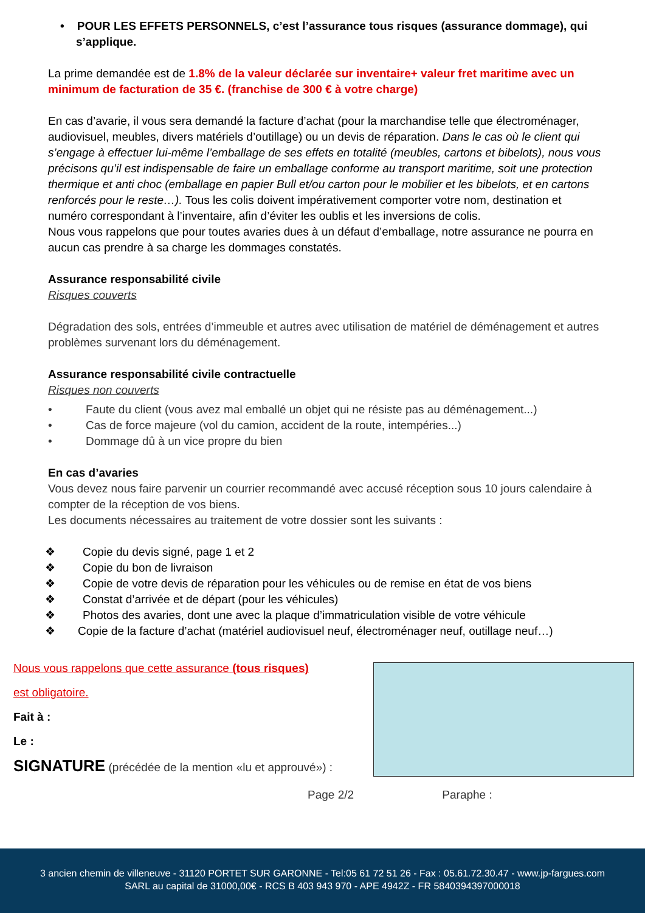• POUR LES EFFETS PERSONNELS, c’est l’assurance tous risques (assurance dommage), qui s’applique.
La prime demandée est de 1.8% de la valeur déclarée sur inventaire+ valeur fret maritime avec un minimum de facturation de 35 €. (franchise de 300 € à votre charge)
En cas d’avarie, il vous sera demandé la facture d’achat (pour la marchandise telle que électroménager, audiovisuel, meubles, divers matériels d’outillage) ou un devis de réparation. Dans le cas où le client qui s’engage à effectuer lui-même l’emballage de ses effets en totalité (meubles, cartons et bibelots), nous vous précisons qu’il est indispensable de faire un emballage conforme au transport maritime, soit une protection thermique et anti choc (emballage en papier Bull et/ou carton pour le mobilier et les bibelots, et en cartons renforcés pour le reste…). Tous les colis doivent impérativement comporter votre nom, destination et numéro correspondant à l’inventaire, afin d’éviter les oublis et les inversions de colis.
Nous vous rappelons que pour toutes avaries dues à un défaut d’emballage, notre assurance ne pourra en aucun cas prendre à sa charge les dommages constatés.
Assurance responsabilité civile
Risques couverts
Dégradation des sols, entrées d’immeuble et autres avec utilisation de matériel de déménagement et autres problèmes survenant lors du déménagement.
Assurance responsabilité civile contractuelle
Risques non couverts
• Faute du client (vous avez mal emballé un objet qui ne résiste pas au déménagement...)
• Cas de force majeure (vol du camion, accident de la route, intempéries...)
• Dommage dû à un vice propre du bien
En cas d’avaries
Vous devez nous faire parvenir un courrier recommandé avec accusé réception sous 10 jours calendaire à compter de la réception de vos biens.
Les documents nécessaires au traitement de votre dossier sont les suivants :
❖ Copie du devis signé, page 1 et 2
❖ Copie du bon de livraison
❖ Copie de votre devis de réparation pour les véhicules ou de remise en état de vos biens
❖ Constat d’arrivée et de départ (pour les véhicules)
❖ Photos des avaries, dont une avec la plaque d’immatriculation visible de votre véhicule
❖ Copie de la facture d’achat (matériel audiovisuel neuf, électroménager neuf, outillage neuf…)
Nous vous rappelons que cette assurance (tous risques)
est obligatoire.
Fait à :
Le :
SIGNATURE (précédée de la mention «lu et approuvé») :
Page 2/2 Paraphe :
3 ancien chemin de villeneuve - 31120 PORTET SUR GARONNE - Tel:05 61 72 51 26 - Fax : 05.61.72.30.47 - www.jp-fargues.com
SARL au capital de 31000,00€ - RCS B 403 943 970 - APE 4942Z - FR 5840394397000018